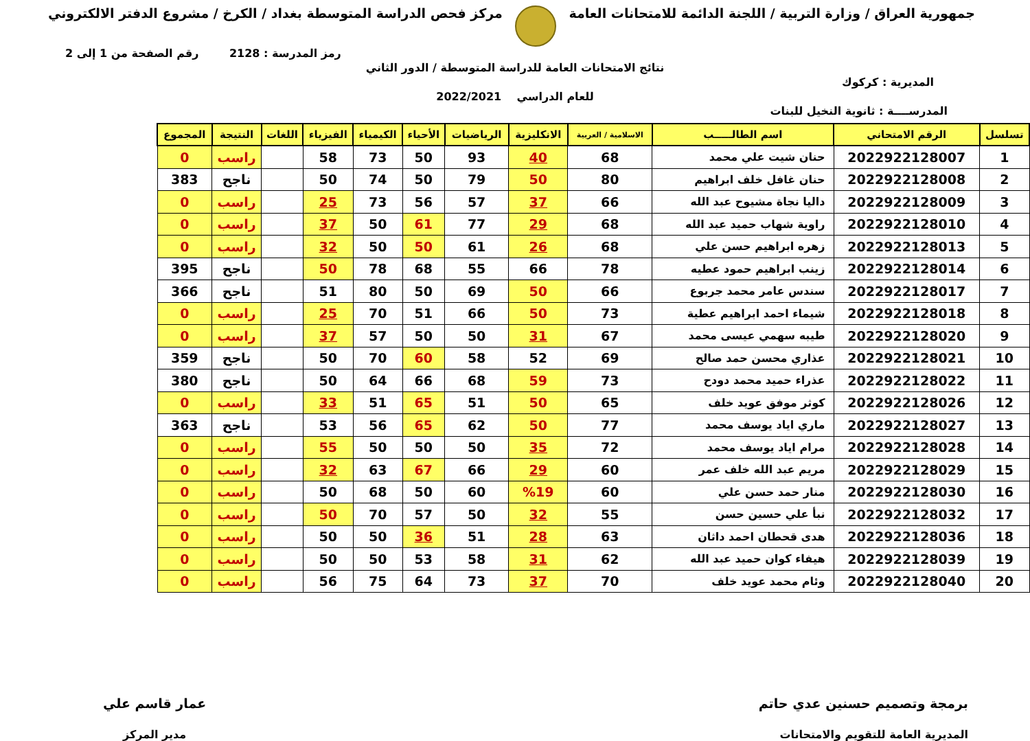جمهورية العراق / وزارة التربية / اللجنة الدائمة للامتحانات العامة
مركز فحص الدراسة المتوسطة بغداد / الكرخ / مشروع الدفتر الالكتروني
رمز المدرسة : 2128 رقم الصفحة من 1 إلى 2
نتائج الامتحانات العامة للدراسة المتوسطة / الدور الثاني
المديرية : كركوك
للعام الدراسي 2022/2021
المدرســــة : ثانوية النخيل للبنات
| تسلسل | الرقم الامتحاني | اسم الطالـــــب | الاسلامية / العربية | الانكليزية | الرياضيات | الأحياء | الكيمياء | الفيزياء | اللغات | النتيجة | المجموع |
| --- | --- | --- | --- | --- | --- | --- | --- | --- | --- | --- | --- |
| 1 | 2022922128007 | حنان شيت علي محمد | 68 | 40 | 93 | 50 | 73 | 58 | | راسب | 0 |
| 2 | 2022922128008 | حنان غافل خلف ابراهيم | 80 | 50 | 79 | 50 | 74 | 50 | | ناجح | 383 |
| 3 | 2022922128009 | داليا نجاة مشيوح عبد الله | 66 | 37 | 57 | 56 | 73 | 25 | | راسب | 0 |
| 4 | 2022922128010 | راوية شهاب حميد عبد الله | 68 | 29 | 77 | 61 | 50 | 37 | | راسب | 0 |
| 5 | 2022922128013 | زهره ابراهيم حسن علي | 68 | 26 | 61 | 50 | 50 | 32 | | راسب | 0 |
| 6 | 2022922128014 | زينب ابراهيم حمود عطيه | 78 | 66 | 55 | 68 | 78 | 50 | | ناجح | 395 |
| 7 | 2022922128017 | سندس عامر محمد جربوع | 66 | 50 | 69 | 50 | 80 | 51 | | ناجح | 366 |
| 8 | 2022922128018 | شيماء احمد ابراهيم عطية | 73 | 50 | 66 | 51 | 70 | 25 | | راسب | 0 |
| 9 | 2022922128020 | طيبه سهمي عيسى محمد | 67 | 31 | 50 | 50 | 57 | 37 | | راسب | 0 |
| 10 | 2022922128021 | عذاري محسن حمد صالح | 69 | 52 | 58 | 60 | 70 | 50 | | ناجح | 359 |
| 11 | 2022922128022 | عذراء حميد محمد دودح | 73 | 59 | 68 | 66 | 64 | 50 | | ناجح | 380 |
| 12 | 2022922128026 | كوثر موفق عويد خلف | 65 | 50 | 51 | 65 | 51 | 33 | | راسب | 0 |
| 13 | 2022922128027 | ماري اياد يوسف محمد | 77 | 50 | 62 | 65 | 56 | 53 | | ناجح | 363 |
| 14 | 2022922128028 | مرام اياد يوسف محمد | 72 | 35 | 50 | 50 | 50 | 55 | | راسب | 0 |
| 15 | 2022922128029 | مريم عبد الله خلف عمر | 60 | 29 | 66 | 67 | 63 | 32 | | راسب | 0 |
| 16 | 2022922128030 | منار حمد حسن علي | 60 | %19 | 60 | 50 | 68 | 50 | | راسب | 0 |
| 17 | 2022922128032 | نبأ علي حسين حسن | 55 | 32 | 50 | 57 | 70 | 50 | | راسب | 0 |
| 18 | 2022922128036 | هدى قحطان احمد داثان | 63 | 28 | 51 | 36 | 50 | 50 | | راسب | 0 |
| 19 | 2022922128039 | هيفاء كوان حميد عبد الله | 62 | 31 | 58 | 53 | 50 | 50 | | راسب | 0 |
| 20 | 2022922128040 | وئام محمد عويد خلف | 70 | 37 | 73 | 64 | 75 | 56 | | راسب | 0 |
برمجة وتصميم حسنين عدي حاتم
المديرية العامة للتقويم والامتحانات
عمار قاسم علي
مدير المركز